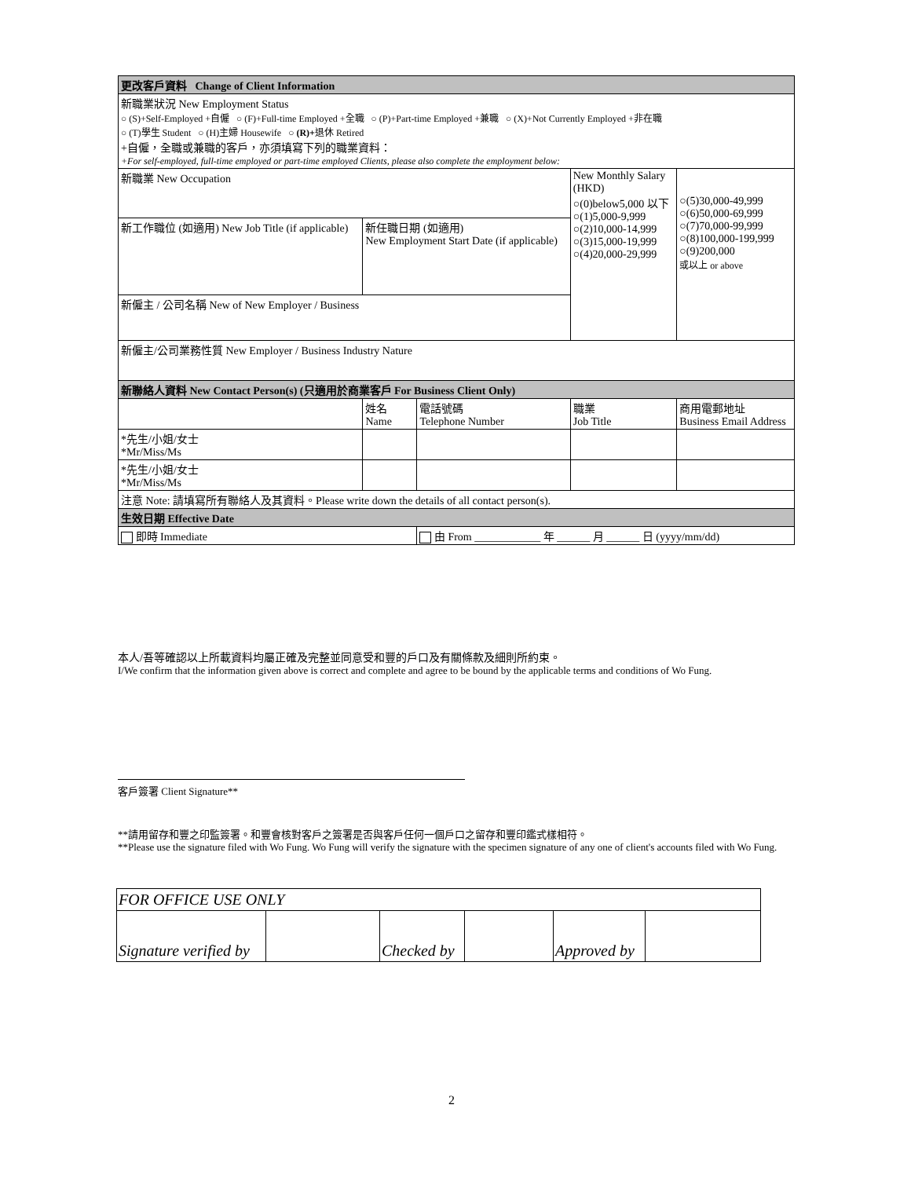| 更改客戶資料 Change of Client Information | | | | |
| 新職業狀況 New Employment Status ○ (S)+Self-Employed +自僱 ○ (F)+Full-time Employed +全職 ○ (P)+Part-time Employed +兼職 ○ (X)+Not Currently Employed +非在職 ○ (T)學生 Student ○ (H)主婦 Housewife ○ (R)+ 退休 Retired +自僱，全職或兼職的客戶，亦須填寫下列的職業資料： +For self-employed, full-time employed or part-time employed Clients, please also complete the employment below: | | | | |
| 新職業 New Occupation | | | New Monthly Salary (HKD) ○(0)below5,000 以下 ○(1)5,000-9,999 ○(2)10,000-14,999 ○(3)15,000-19,999 ○(4)20,000-29,999 | ○(5)30,000-49,999 ○(6)50,000-69,999 ○(7)70,000-99,999 ○(8)100,000-199,999 ○(9)200,000 或以上 or above |
| 新工作職位 (如適用) New Job Title (if applicable) | 新任職日期 (如適用) New Employment Start Date (if applicable) | | | |
| 新僱主 / 公司名稱 New of New Employer / Business | | | | |
| 新僱主/公司業務性質 New Employer / Business Industry Nature | | | | |
| 新聯絡人資料 New Contact Person(s) (只適用於商業客戶 For Business Client Only) | | | | |
| | 姓名 Name | 電話號碼 Telephone Number | 職業 Job Title | 商用電郵地址 Business Email Address |
| *先生/小姐/女士 *Mr/Miss/Ms | | | | |
| *先生/小姐/女士 *Mr/Miss/Ms | | | | |
| 注意 Note: 請填寫所有聯絡人及其資料。Please write down the details of all contact person(s). | | | | |
| 生效日期 Effective Date | | | | |
| 即時 Immediate | | 由 From ____________ 年 ______ 月 ______ 日 (yyyy/mm/dd) | | |
本人/吾等確認以上所載資料均屬正確及完整並同意受和豐的戶口及有關條款及細則所約束。
I/We confirm that the information given above is correct and complete and agree to be bound by the applicable terms and conditions of Wo Fung.
客戶簽署 Client Signature**
**請用留存和豐之印監簽署。和豐會核對客戶之簽署是否與客戶任何一個戶口之留存和豐印鑑式樣相符。
**Please use the signature filed with Wo Fung. Wo Fung will verify the signature with the specimen signature of any one of client's accounts filed with Wo Fung.
| FOR OFFICE USE ONLY | | | | | |
| Signature verified by | | Checked by | | Approved by | |
2